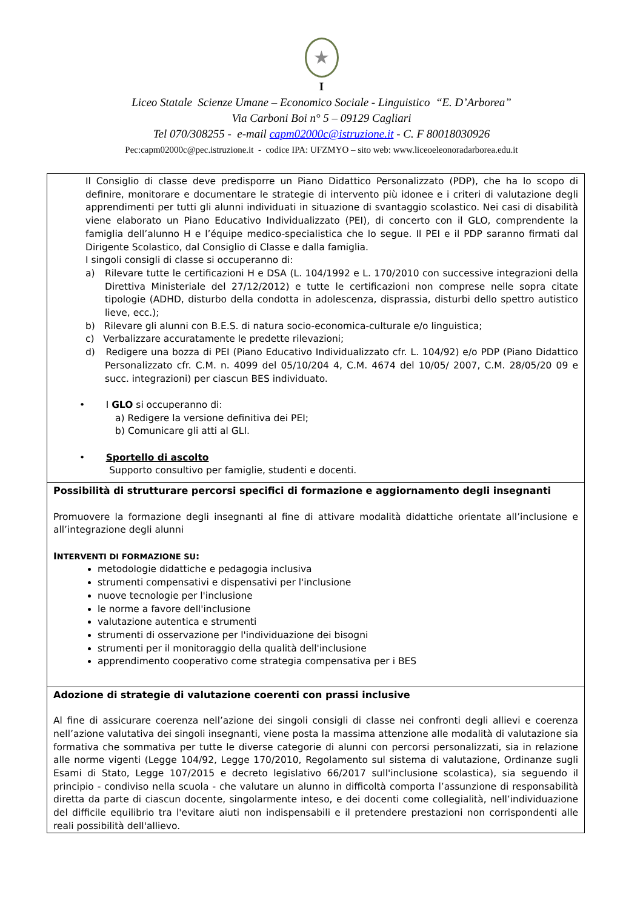★
I
Liceo Statale Scienze Umane – Economico Sociale - Linguistico “E. D’Arborea”
Via Carboni Boi n° 5 – 09129 Cagliari
Tel 070/308255 - e-mail capm02000c@istruzione.it - C. F 80018030926
Pec:capm02000c@pec.istruzione.it - codice IPA: UFZMYO – sito web: www.liceoeleonoradarborea.edu.it
| Il Consiglio di classe deve predisporre un Piano Didattico Personalizzato (PDP), che ha lo scopo di definire, monitorare e documentare le strategie di intervento più idonee e i criteri di valutazione degli apprendimenti per tutti gli alunni individuati in situazione di svantaggio scolastico. Nei casi di disabilità viene elaborato un Piano Educativo Individualizzato (PEI), di concerto con il GLO, comprendente la famiglia dell’alunno H e l’équipe medico-specialistica che lo segue. Il PEI e il PDP saranno firmati dal Dirigente Scolastico, dal Consiglio di Classe e dalla famiglia. I singoli consigli di classe si occuperanno di: a) Rilevare tutte le certificazioni H e DSA (L. 104/1992 e L. 170/2010 con successive integrazioni della Direttiva Ministeriale del 27/12/2012) e tutte le certificazioni non comprese nelle sopra citate tipologie (ADHD, disturbo della condotta in adolescenza, disprassia, disturbi dello spettro autistico lieve, ecc.); b) Rilevare gli alunni con B.E.S. di natura socio-economica-culturale e/o linguistica; c) Verbalizzare accuratamente le predette rilevazioni; d) Redigere una bozza di PEI (Piano Educativo Individualizzato cfr. L. 104/92) e/o PDP (Piano Didattico Personalizzato cfr. C.M. n. 4099 del 05/10/204 4, C.M. 4674 del 10/05/ 2007, C.M. 28/05/20 09 e succ. integrazioni) per ciascun BES individuato. • I GLO si occuperanno di: a) Redigere la versione definitiva dei PEI; b) Comunicare gli atti al GLI. • Sportello di ascolto Supporto consultivo per famiglie, studenti e docenti. |
| Possibilità di strutturare percorsi specifici di formazione e aggiornamento degli insegnanti Promuovere la formazione degli insegnanti al fine di attivare modalità didattiche orientate all’inclusione e all’integrazione degli alunni I NTERVENTI DI FORMAZIONE SU : metodologie didattiche e pedagogia inclusiva strumenti compensativi e dispensativi per l'inclusione nuove tecnologie per l'inclusione le norme a favore dell'inclusione valutazione autentica e strumenti strumenti di osservazione per l'individuazione dei bisogni strumenti per il monitoraggio della qualità dell'inclusione apprendimento cooperativo come strategia compensativa per i BES |
| Adozione di strategie di valutazione coerenti con prassi inclusive Al fine di assicurare coerenza nell’azione dei singoli consigli di classe nei confronti degli allievi e coerenza nell’azione valutativa dei singoli insegnanti, viene posta la massima attenzione alle modalità di valutazione sia formativa che sommativa per tutte le diverse categorie di alunni con percorsi personalizzati, sia in relazione alle norme vigenti (Legge 104/92, Legge 170/2010, Regolamento sul sistema di valutazione, Ordinanze sugli Esami di Stato, Legge 107/2015 e decreto legislativo 66/2017 sull'inclusione scolastica), sia seguendo il principio - condiviso nella scuola - che valutare un alunno in difficoltà comporta l’assunzione di responsabilità diretta da parte di ciascun docente, singolarmente inteso, e dei docenti come collegialità, nell’individuazione del difficile equilibrio tra l'evitare aiuti non indispensabili e il pretendere prestazioni non corrispondenti alle reali possibilità dell'allievo. |